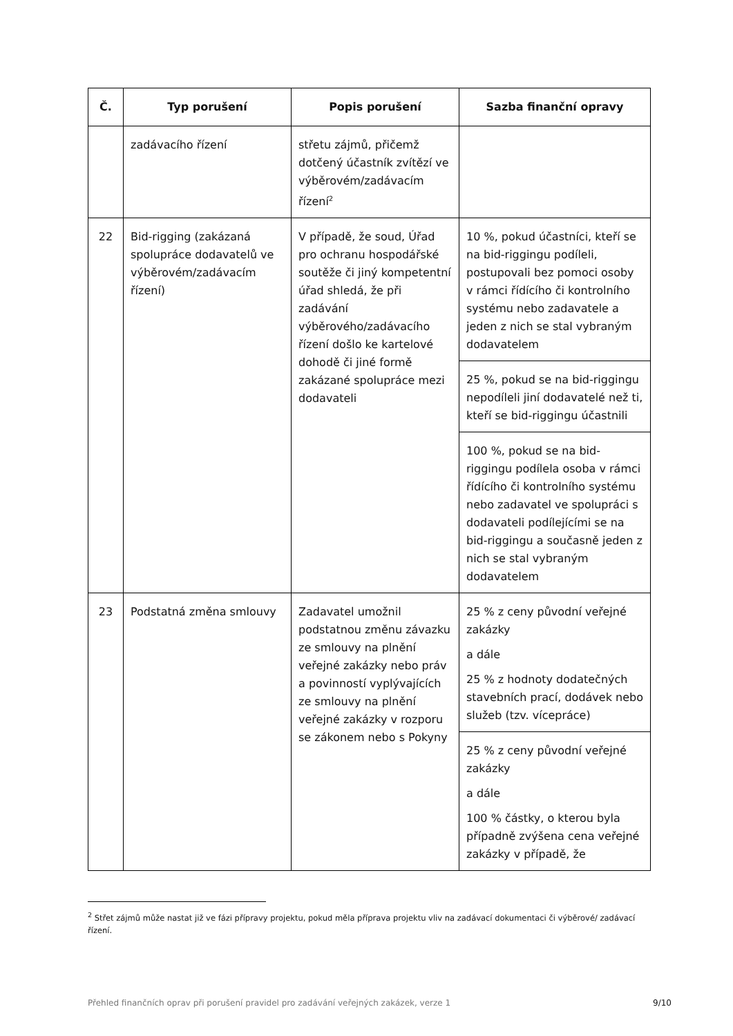| Č. | Typ porušení | Popis porušení | Sazba finanční opravy |
| --- | --- | --- | --- |
| | zadávacího řízení | střetu zájmů, přičemž dotčený účastník zvítězí ve výběrovém/zadávacím řízení<sup>2</sup> | |
| 22 | Bid-rigging (zakázaná spolupráce dodavatelů ve výběrovém/zadávacím řízení) | V případě, že soud, Úřad pro ochranu hospodářské soutěže či jiný kompetentní úřad shledá, že při zadávání výběrového/zadávacího řízení došlo ke kartelové dohodě či jiné formě zakázané spolupráce mezi dodavateli | 10 %, pokud účastníci, kteří se na bid-riggingu podíleli, postupovali bez pomoci osoby v rámci řídícího či kontrolního systému nebo zadavatele a jeden z nich se stal vybraným dodavatelem |
| | | | 25 %, pokud se na bid-riggingu nepodíleli jiní dodavatelé než ti, kteří se bid-riggingu účastnili |
| | | | 100 %, pokud se na bid-riggingu podílela osoba v rámci řídícího či kontrolního systému nebo zadavatel ve spolupráci s dodavateli podílejícími se na bid-riggingu a současně jeden z nich se stal vybraným dodavatelem |
| 23 | Podstatná změna smlouvy | Zadavatel umožnil podstatnou změnu závazku ze smlouvy na plnění veřejné zakázky nebo práv a povinností vyplývajících ze smlouvy na plnění veřejné zakázky v rozporu se zákonem nebo s Pokyny | 25 % z ceny původní veřejné zakázky a dále 25 % z hodnoty dodatečných stavebních prací, dodávek nebo služeb (tzv. vícepráce) |
| | | | 25 % z ceny původní veřejné zakázky a dále 100 % částky, o kterou byla případně zvýšena cena veřejné zakázky v případě, že |
<sup>2</sup> Střet zájmů může nastat již ve fázi přípravy projektu, pokud měla příprava projektu vliv na zadávací dokumentaci či výběrové/ zadávací řízení.
Přehled finančních oprav při porušení pravidel pro zadávání veřejných zakázek, verze 1 9/10